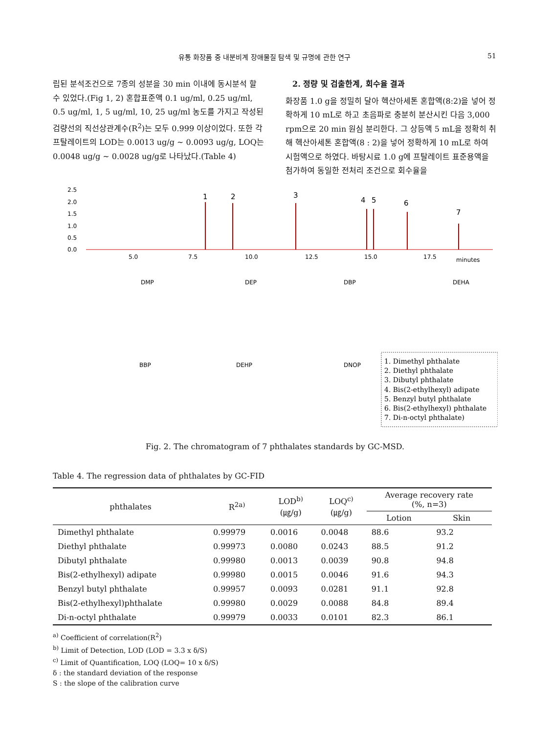유통 화장품 중 내분비계 장애물질 탐색 및 규명에 관한 연구 51
립된 분석조건으로 7종의 성분을 30 min 이내에 동시분석 할 수 있었다.(Fig 1, 2) 혼합표준액 0.1 ug/ml, 0.25 ug/ml, 0.5 ug/ml, 1, 5 ug/ml, 10, 25 ug/ml 농도를 가지고 작성된 검량선의 직선상관계수(R<sup>2</sup>)는 모두 0.999 이상이었다. 또한 각 프탈레이트의 LOD는 0.0013 ug/g ~ 0.0093 ug/g, LOQ는 0.0048 ug/g ~ 0.0028 ug/g로 나타났다.(Table 4)
2. 정량 및 검출한계, 회수율 결과
화장품 1.0 g을 정밀히 달아 헥산아세톤 혼합액(8:2)을 넣어 정확하게 10 mL로 하고 초음파로 충분히 분산시킨 다음 3,000 rpm으로 20 min 원심 분리한다. 그 상등액 5 mL을 정확히 취해 헥산아세톤 혼합액(8 : 2)을 넣어 정확하게 10 mL로 하여 시험액으로 하였다. 바탕시료 1.0 g에 프탈레이트 표준용액을 첨가하여 동일한 전처리 조건으로 회수율을
1
2
3
4
5
6
7
5.0
7.5
10.0
12.5
15.0
17.5
minutes
2.5
2.0
1.5
1.0
0.5
0.0
DMP
DEP
DBP
DEHA
BBP
DEHP
DNOP
1. Dimethyl phthalate
2. Diethyl phthalate
3. Dibutyl phthalate
4. Bis(2-ethylhexyl) adipate
5. Benzyl butyl phthalate
6. Bis(2-ethylhexyl) phthalate
7. Di-n-octyl phthalate)
Fig. 2. The chromatogram of 7 phthalates standards by GC-MSD.
Table 4. The regression data of phthalates by GC-FID
| phthalates | R<sup>2a)</sup> | LOD<sup>b)</sup> (㎍/g) | LOQ<sup>c)</sup> (㎍/g) | Average recovery rate (%, n=3) | |
| --- | --- | --- | --- | --- | --- |
| | | | | Lotion | Skin |
| Dimethyl phthalate | 0.99979 | 0.0016 | 0.0048 | 88.6 | 93.2 |
| Diethyl phthalate | 0.99973 | 0.0080 | 0.0243 | 88.5 | 91.2 |
| Dibutyl phthalate | 0.99980 | 0.0013 | 0.0039 | 90.8 | 94.8 |
| Bis(2-ethylhexyl) adipate | 0.99980 | 0.0015 | 0.0046 | 91.6 | 94.3 |
| Benzyl butyl phthalate | 0.99957 | 0.0093 | 0.0281 | 91.1 | 92.8 |
| Bis(2-ethylhexyl)phthalate | 0.99980 | 0.0029 | 0.0088 | 84.8 | 89.4 |
| Di-n-octyl phthalate | 0.99979 | 0.0033 | 0.0101 | 82.3 | 86.1 |
<sup>a)</sup> Coefficient of correlation(R<sup>2</sup>)
<sup>b)</sup> Limit of Detection, LOD (LOD = 3.3 x δ/S)
<sup>c)</sup> Limit of Quantification, LOQ (LOQ= 10 x δ/S)
δ : the standard deviation of the response
S : the slope of the calibration curve